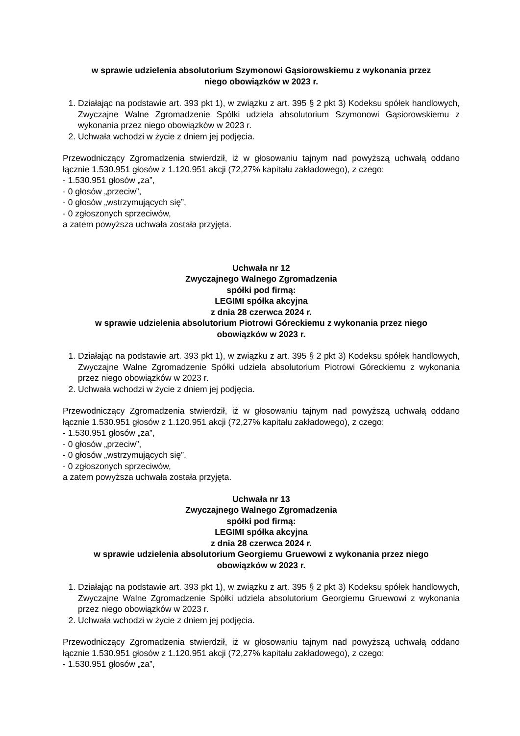w sprawie udzielenia absolutorium Szymonowi Gąsiorowskiemu z wykonania przez
niego obowiązków w 2023 r.
1. Działając na podstawie art. 393 pkt 1), w związku z art. 395 § 2 pkt 3) Kodeksu spółek handlowych, Zwyczajne Walne Zgromadzenie Spółki udziela absolutorium Szymonowi Gąsiorowskiemu z wykonania przez niego obowiązków w 2023 r.
2. Uchwała wchodzi w życie z dniem jej podjęcia.
Przewodniczący Zgromadzenia stwierdził, iż w głosowaniu tajnym nad powyższą uchwałą oddano łącznie 1.530.951 głosów z 1.120.951 akcji (72,27% kapitału zakładowego), z czego:
- 1.530.951 głosów „za”,
- 0 głosów „przeciw”,
- 0 głosów „wstrzymujących się”,
- 0 zgłoszonych sprzeciwów,
a zatem powyższa uchwała została przyjęta.
Uchwała nr 12
Zwyczajnego Walnego Zgromadzenia
spółki pod firmą:
LEGIMI spółka akcyjna
z dnia 28 czerwca 2024 r.
w sprawie udzielenia absolutorium Piotrowi Góreckiemu z wykonania przez niego
obowiązków w 2023 r.
1. Działając na podstawie art. 393 pkt 1), w związku z art. 395 § 2 pkt 3) Kodeksu spółek handlowych, Zwyczajne Walne Zgromadzenie Spółki udziela absolutorium Piotrowi Góreckiemu z wykonania przez niego obowiązków w 2023 r.
2. Uchwała wchodzi w życie z dniem jej podjęcia.
Przewodniczący Zgromadzenia stwierdził, iż w głosowaniu tajnym nad powyższą uchwałą oddano łącznie 1.530.951 głosów z 1.120.951 akcji (72,27% kapitału zakładowego), z czego:
- 1.530.951 głosów „za”,
- 0 głosów „przeciw”,
- 0 głosów „wstrzymujących się”,
- 0 zgłoszonych sprzeciwów,
a zatem powyższa uchwała została przyjęta.
Uchwała nr 13
Zwyczajnego Walnego Zgromadzenia
spółki pod firmą:
LEGIMI spółka akcyjna
z dnia 28 czerwca 2024 r.
w sprawie udzielenia absolutorium Georgiemu Gruewowi z wykonania przez niego
obowiązków w 2023 r.
1. Działając na podstawie art. 393 pkt 1), w związku z art. 395 § 2 pkt 3) Kodeksu spółek handlowych, Zwyczajne Walne Zgromadzenie Spółki udziela absolutorium Georgiemu Gruewowi z wykonania przez niego obowiązków w 2023 r.
2. Uchwała wchodzi w życie z dniem jej podjęcia.
Przewodniczący Zgromadzenia stwierdził, iż w głosowaniu tajnym nad powyższą uchwałą oddano łącznie 1.530.951 głosów z 1.120.951 akcji (72,27% kapitału zakładowego), z czego:
- 1.530.951 głosów „za”,